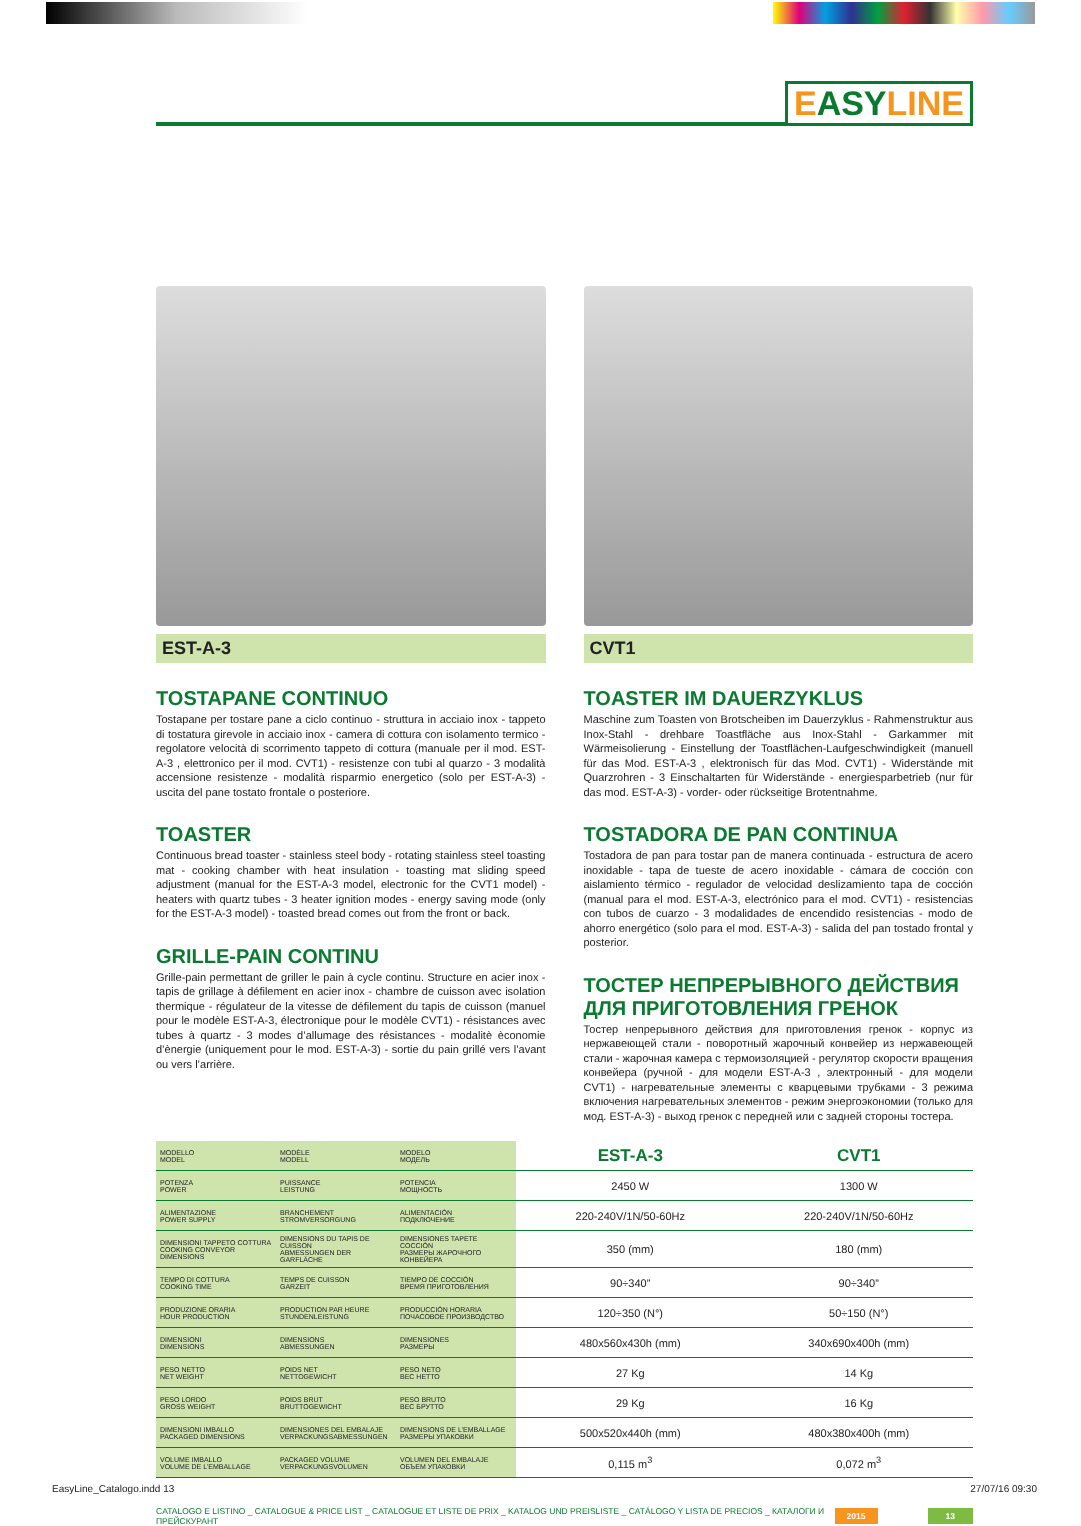EASYLINE
EST-A-3
TOSTAPANE CONTINUO
Tostapane per tostare pane a ciclo continuo - struttura in acciaio inox - tappeto di tostatura girevole in acciaio inox - camera di cottura con isolamento termico - regolatore velocità di scorrimento tappeto di cottura (manuale per il mod. EST-A-3 , elettronico per il mod. CVT1) - resistenze con tubi al quarzo - 3 modalità accensione resistenze - modalità risparmio energetico (solo per EST-A-3) - uscita del pane tostato frontale o posteriore.
TOASTER
Continuous bread toaster - stainless steel body - rotating stainless steel toasting mat - cooking chamber with heat insulation - toasting mat sliding speed adjustment (manual for the EST-A-3 model, electronic for the CVT1 model) - heaters with quartz tubes - 3 heater ignition modes - energy saving mode (only for the EST-A-3 model) - toasted bread comes out from the front or back.
GRILLE-PAIN CONTINU
Grille-pain permettant de griller le pain à cycle continu. Structure en acier inox - tapis de grillage à défilement en acier inox - chambre de cuisson avec isolation thermique - régulateur de la vitesse de défilement du tapis de cuisson (manuel pour le modèle EST-A-3, électronique pour le modèle CVT1) - résistances avec tubes à quartz - 3 modes d’allumage des résistances - modalitè èconomie d’ènergie (uniquement pour le mod. EST-A-3) - sortie du pain grillé vers l’avant ou vers l’arrière.
CVT1
TOASTER IM DAUERZYKLUS
Maschine zum Toasten von Brotscheiben im Dauerzyklus - Rahmenstruktur aus Inox-Stahl - drehbare Toastfläche aus Inox-Stahl - Garkammer mit Wärmeisolierung - Einstellung der Toastflächen-Laufgeschwindigkeit (manuell für das Mod. EST-A-3 , elektronisch für das Mod. CVT1) - Widerstände mit Quarzrohren - 3 Einschaltarten für Widerstände - energiesparbetrieb (nur für das mod. EST-A-3) - vorder- oder rückseitige Brotentnahme.
TOSTADORA DE PAN CONTINUA
Tostadora de pan para tostar pan de manera continuada - estructura de acero inoxidable - tapa de tueste de acero inoxidable - cámara de cocción con aislamiento térmico - regulador de velocidad deslizamiento tapa de cocción (manual para el mod. EST-A-3, electrónico para el mod. CVT1) - resistencias con tubos de cuarzo - 3 modalidades de encendido resistencias - modo de ahorro energético (solo para el mod. EST-A-3) - salida del pan tostado frontal y posterior.
ТОСТЕР НЕПРЕРЫВНОГО ДЕЙСТВИЯ ДЛЯ ПРИГОТОВЛЕНИЯ ГРЕНОК
Тостер непрерывного действия для приготовления гренок - корпус из нержавеющей стали - поворотный жарочный конвейер из нержавеющей стали - жарочная камера с термоизоляцией - регулятор скорости вращения конвейера (ручной - для модели EST-A-3 , электронный - для модели CVT1) - нагревательные элементы с кварцевыми трубками - 3 режима включения нагревательных элементов - режим энергоэкономии (только для мод. EST-A-3) - выход гренок с передней или с задней стороны тостера.
| MODELLO MODEL | MODÈLE MODELL | MODELO МОДЕЛЬ | EST-A-3 | CVT1 |
| POTENZA POWER | PUISSANCE LEISTUNG | POTENCIA МОЩНОСТЬ | 2450 W | 1300 W |
| ALIMENTAZIONE POWER SUPPLY | BRANCHEMENT STROMVERSORGUNG | ALIMENTACIÓN ПОДКЛЮЧЕНИЕ | 220-240V/1N/50-60Hz | 220-240V/1N/50-60Hz |
| DIMENSIONI TAPPETO COTTURA COOKING CONVEYOR DIMENSIONS | DIMENSIONS DU TAPIS DE CUISSON ABMESSUNGEN DER GARFLÄCHE | DIMENSIONES TAPETE COCCIÓN РАЗМЕРЫ ЖАРОЧНОГО КОНВЕЙЕРА | 350 (mm) | 180 (mm) |
| TEMPO DI COTTURA COOKING TIME | TEMPS DE CUISSON GARZEIT | TIEMPO DE COCCIÓN ВРЕМЯ ПРИГОТОВЛЕНИЯ | 90÷340” | 90÷340” |
| PRODUZIONE ORARIA HOUR PRODUCTION | PRODUCTION PAR HEURE STUNDENLEISTUNG | PRODUCCIÓN HORARIA ПОЧАСОВОЕ ПРОИЗВОДСТВО | 120÷350 (N°) | 50÷150 (N°) |
| DIMENSIONI DIMENSIONS | DIMENSIONS ABMESSUNGEN | DIMENSIONES РАЗМЕРЫ | 480x560x430h (mm) | 340x690x400h (mm) |
| PESO NETTO NET WEIGHT | POIDS NET NETTOGEWICHT | PESO NETO ВЕС НЕТТО | 27 Kg | 14 Kg |
| PESO LORDO GROSS WEIGHT | POIDS BRUT BRUTTOGEWICHT | PESO BRUTO ВЕС БРУТТО | 29 Kg | 16 Kg |
| DIMENSIONI IMBALLO PACKAGED DIMENSIONS | DIMENSIONES DEL EMBALAJE VERPACKUNGSABMESSUNGEN | DIMENSIONS DE L’EMBALLAGE РАЗМЕРЫ УПАКОВКИ | 500x520x440h (mm) | 480x380x400h (mm) |
| VOLUME IMBALLO VOLUME DE L’EMBALLAGE | PACKAGED VOLUME VERPACKUNGSVOLUMEN | VOLUMEN DEL EMBALAJE ОБЪЕМ УПАКОВКИ | 0,115 m<sup>3</sup> | 0,072 m<sup>3</sup> |
CATALOGO E LISTINO _ CATALOGUE & PRICE LIST _ CATALOGUE ET LISTE DE PRIX _ KATALOG UND PREISLISTE _ CATÁLOGO Y LISTA DE PRECIOS _ КАТАЛОГИ И ПРЕЙСКУРАНТ 2015 13
EasyLine_Catalogo.indd 13 27/07/16 09:30